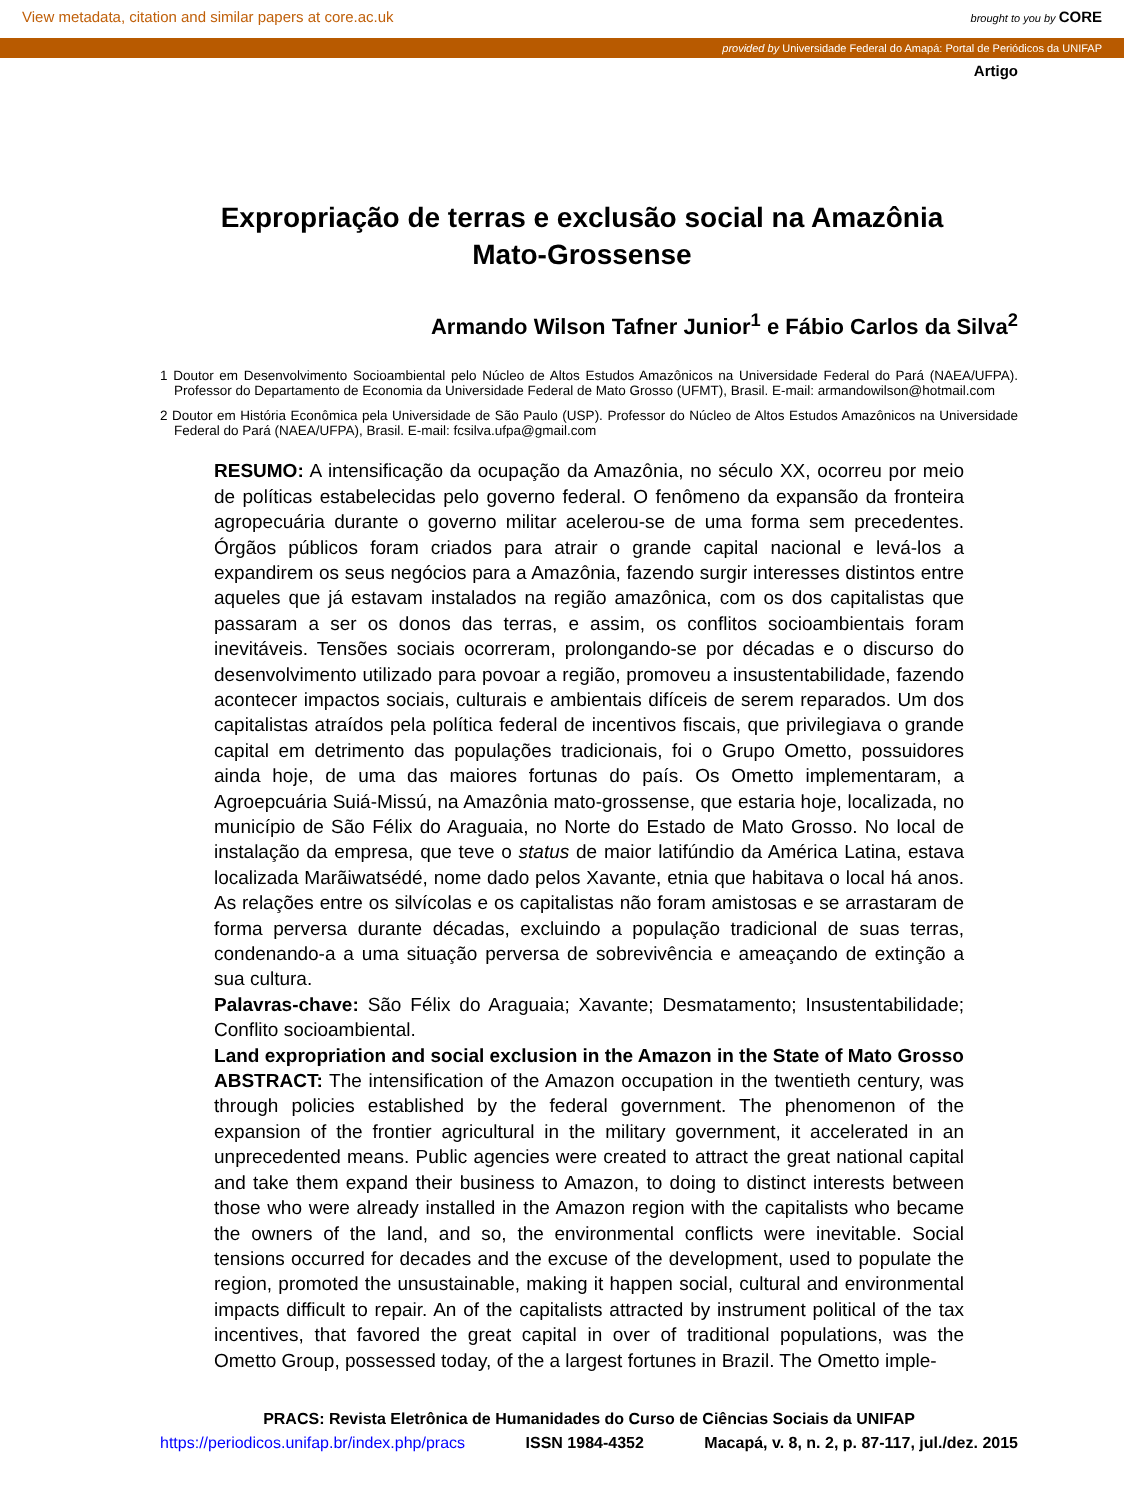View metadata, citation and similar papers at core.ac.uk brought to you by CORE
provided by Universidade Federal do Amapá: Portal de Periódicos da UNIFAP
Artigo
Expropriação de terras e exclusão social na Amazônia Mato-Grossense
Armando Wilson Tafner Junior<sup>1</sup> e Fábio Carlos da Silva<sup>2</sup>
1 Doutor em Desenvolvimento Socioambiental pelo Núcleo de Altos Estudos Amazônicos na Universidade Federal do Pará (NAEA/UFPA). Professor do Departamento de Economia da Universidade Federal de Mato Grosso (UFMT), Brasil. E-mail: armandowilson@hotmail.com
2 Doutor em História Econômica pela Universidade de São Paulo (USP). Professor do Núcleo de Altos Estudos Amazônicos na Universidade Federal do Pará (NAEA/UFPA), Brasil. E-mail: fcsilva.ufpa@gmail.com
RESUMO: A intensificação da ocupação da Amazônia, no século XX, ocorreu por meio de políticas estabelecidas pelo governo federal. O fenômeno da expansão da fronteira agropecuária durante o governo militar acelerou-se de uma forma sem precedentes. Órgãos públicos foram criados para atrair o grande capital nacional e levá-los a expandirem os seus negócios para a Amazônia, fazendo surgir interesses distintos entre aqueles que já estavam instalados na região amazônica, com os dos capitalistas que passaram a ser os donos das terras, e assim, os conflitos socioambientais foram inevitáveis. Tensões sociais ocorreram, prolongando-se por décadas e o discurso do desenvolvimento utilizado para povoar a região, promoveu a insustentabilidade, fazendo acontecer impactos sociais, culturais e ambientais difíceis de serem reparados. Um dos capitalistas atraídos pela política federal de incentivos fiscais, que privilegiava o grande capital em detrimento das populações tradicionais, foi o Grupo Ometto, possuidores ainda hoje, de uma das maiores fortunas do país. Os Ometto implementaram, a Agroepcuária Suiá-Missú, na Amazônia mato-grossense, que estaria hoje, localizada, no município de São Félix do Araguaia, no Norte do Estado de Mato Grosso. No local de instalação da empresa, que teve o status de maior latifúndio da América Latina, estava localizada Marãiwatsédé, nome dado pelos Xavante, etnia que habitava o local há anos. As relações entre os silvícolas e os capitalistas não foram amistosas e se arrastaram de forma perversa durante décadas, excluindo a população tradicional de suas terras, condenando-a a uma situação perversa de sobrevivência e ameaçando de extinção a sua cultura.
Palavras-chave: São Félix do Araguaia; Xavante; Desmatamento; Insustentabilidade; Conflito socioambiental.
Land expropriation and social exclusion in the Amazon in the State of Mato Grosso
ABSTRACT: The intensification of the Amazon occupation in the twentieth century, was through policies established by the federal government. The phenomenon of the expansion of the frontier agricultural in the military government, it accelerated in an unprecedented means. Public agencies were created to attract the great national capital and take them expand their business to Amazon, to doing to distinct interests between those who were already installed in the Amazon region with the capitalists who became the owners of the land, and so, the environmental conflicts were inevitable. Social tensions occurred for decades and the excuse of the development, used to populate the region, promoted the unsustainable, making it happen social, cultural and environmental impacts difficult to repair. An of the capitalists attracted by instrument political of the tax incentives, that favored the great capital in over of traditional populations, was the Ometto Group, possessed today, of the a largest fortunes in Brazil. The Ometto imple-
PRACS: Revista Eletrônica de Humanidades do Curso de Ciências Sociais da UNIFAP
https://periodicos.unifap.br/index.php/pracs ISSN 1984-4352 Macapá, v. 8, n. 2, p. 87-117, jul./dez. 2015